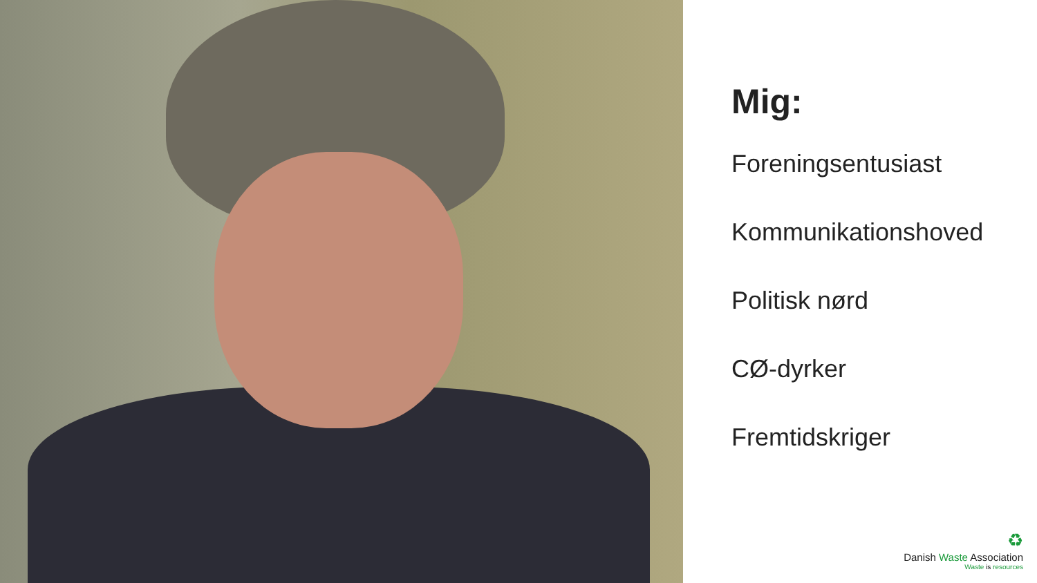Mig:
Foreningsentusiast
Kommunikationshoved
Politisk nørd
CØ-dyrker
Fremtidskriger
♻
Danish Waste Association
Waste is resources